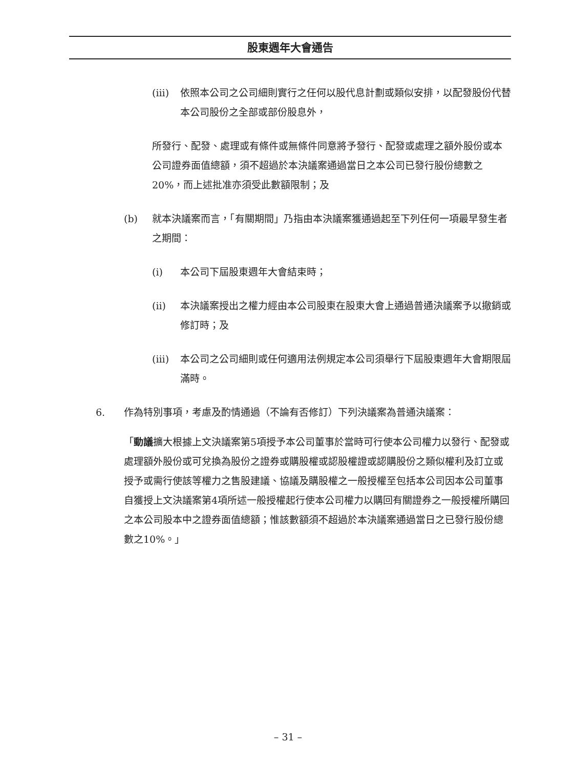股東週年大會通告
(iii)
依照本公司之公司細則實行之任何以股代息計劃或類似安排，以配發股份代替本公司股份之全部或部份股息外，
所發行、配發、處理或有條件或無條件同意將予發行、配發或處理之額外股份或本公司證券面值總額，須不超過於本決議案通過當日之本公司已發行股份總數之20%，而上述批准亦須受此數額限制；及
(b) 就本決議案而言，「有關期間」乃指由本決議案獲通過起至下列任何一項最早發生者之期間：
(i) 本公司下屆股東週年大會結束時；
(ii) 本決議案授出之權力經由本公司股東在股東大會上通過普通決議案予以撤銷或修訂時；及
(iii)
本公司之公司細則或任何適用法例規定本公司須舉行下屆股東週年大會期限屆滿時。
6. 作為特別事項，考慮及酌情通過（不論有否修訂）下列決議案為普通決議案：
「動議擴大根據上文決議案第5項授予本公司董事於當時可行使本公司權力以發行、配發或處理額外股份或可兌換為股份之證券或購股權或認股權證或認購股份之類似權利及訂立或授予或需行使該等權力之售股建議、協議及購股權之一般授權至包括本公司因本公司董事自獲授上文決議案第4項所述一般授權起行使本公司權力以購回有關證券之一般授權所購回之本公司股本中之證券面值總額；惟該數額須不超過於本決議案通過當日之已發行股份總數之10%。」
– 31 –